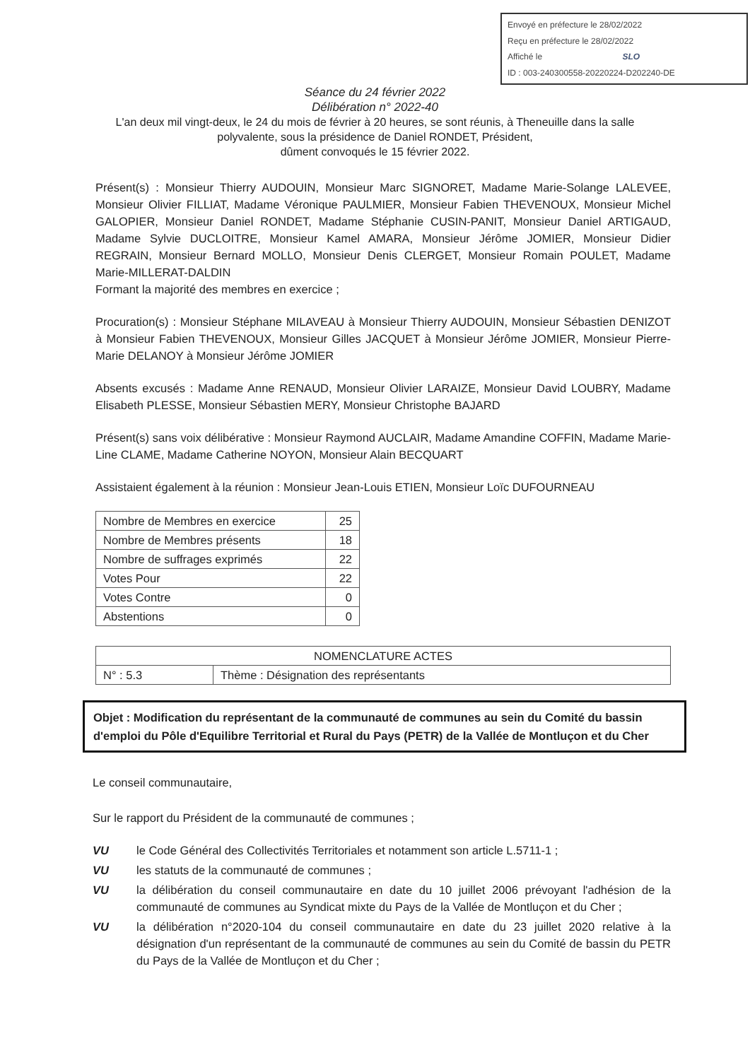Envoyé en préfecture le 28/02/2022
Reçu en préfecture le 28/02/2022
Affiché le SLO
ID : 003-240300558-20220224-D202240-DE
Séance du 24 février 2022
Délibération n° 2022-40
L'an deux mil vingt-deux, le 24 du mois de février à 20 heures, se sont réunis, à Theneuille dans la salle
polyvalente, sous la présidence de Daniel RONDET, Président,
dûment convoqués le 15 février 2022.
Présent(s) : Monsieur Thierry AUDOUIN, Monsieur Marc SIGNORET, Madame Marie-Solange LALEVEE, Monsieur Olivier FILLIAT, Madame Véronique PAULMIER, Monsieur Fabien THEVENOUX, Monsieur Michel GALOPIER, Monsieur Daniel RONDET, Madame Stéphanie CUSIN-PANIT, Monsieur Daniel ARTIGAUD, Madame Sylvie DUCLOITRE, Monsieur Kamel AMARA, Monsieur Jérôme JOMIER, Monsieur Didier REGRAIN, Monsieur Bernard MOLLO, Monsieur Denis CLERGET, Monsieur Romain POULET, Madame Marie-MILLERAT-DALDIN
Formant la majorité des membres en exercice ;
Procuration(s) : Monsieur Stéphane MILAVEAU à Monsieur Thierry AUDOUIN, Monsieur Sébastien DENIZOT à Monsieur Fabien THEVENOUX, Monsieur Gilles JACQUET à Monsieur Jérôme JOMIER, Monsieur Pierre-Marie DELANOY à Monsieur Jérôme JOMIER
Absents excusés : Madame Anne RENAUD, Monsieur Olivier LARAIZE, Monsieur David LOUBRY, Madame Elisabeth PLESSE, Monsieur Sébastien MERY, Monsieur Christophe BAJARD
Présent(s) sans voix délibérative : Monsieur Raymond AUCLAIR, Madame Amandine COFFIN, Madame Marie-Line CLAME, Madame Catherine NOYON, Monsieur Alain BECQUART
Assistaient également à la réunion : Monsieur Jean-Louis ETIEN, Monsieur Loïc DUFOURNEAU
| Nombre de Membres en exercice | 25 |
| Nombre de Membres présents | 18 |
| Nombre de suffrages exprimés | 22 |
| Votes Pour | 22 |
| Votes Contre | 0 |
| Abstentions | 0 |
| NOMENCLATURE ACTES | |
| N° : 5.3 | Thème : Désignation des représentants |
Objet : Modification du représentant de la communauté de communes au sein du Comité du bassin d'emploi du Pôle d'Equilibre Territorial et Rural du Pays (PETR) de la Vallée de Montluçon et du Cher
Le conseil communautaire,
Sur le rapport du Président de la communauté de communes ;
| VU | le Code Général des Collectivités Territoriales et notamment son article L.5711-1 ; |
| VU | les statuts de la communauté de communes ; |
| VU | la délibération du conseil communautaire en date du 10 juillet 2006 prévoyant l'adhésion de la communauté de communes au Syndicat mixte du Pays de la Vallée de Montluçon et du Cher ; |
| VU | la délibération n°2020-104 du conseil communautaire en date du 23 juillet 2020 relative à la désignation d'un représentant de la communauté de communes au sein du Comité de bassin du PETR du Pays de la Vallée de Montluçon et du Cher ; |